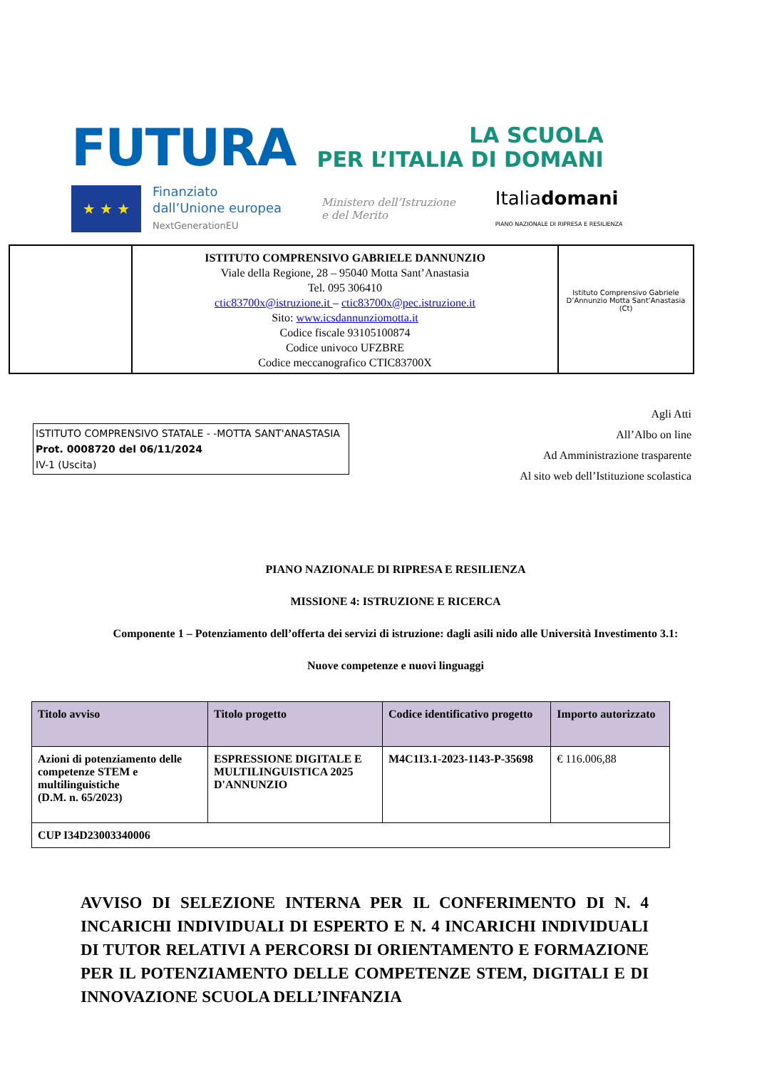FUTURA
LA SCUOLA
PER L’ITALIA DI DOMANI
★ ★ ★
Finanziato
dall’Unione europea
NextGenerationEU
Ministero dell’Istruzione
e del Merito
Italiadomani
PIANO NAZIONALE DI RIPRESA E RESILIENZA
ISTITUTO COMPRENSIVO GABRIELE DANNUNZIO
Viale della Regione, 28 – 95040 Motta Sant’Anastasia
Tel. 095 306410
ctic83700x@istruzione.it – ctic83700x@pec.istruzione.it
Sito: www.icsdannunziomotta.it
Codice fiscale 93105100874
Codice univoco UFZBRE
Codice meccanografico CTIC83700X
Istituto Comprensivo Gabriele D’Annunzio Motta Sant’Anastasia (Ct)
ISTITUTO COMPRENSIVO STATALE - -MOTTA SANT'ANASTASIA
Prot. 0008720 del 06/11/2024
IV-1 (Uscita)
Agli Atti
All’Albo on line
Ad Amministrazione trasparente
Al sito web dell’Istituzione scolastica
PIANO NAZIONALE DI RIPRESA E RESILIENZA
MISSIONE 4: ISTRUZIONE E RICERCA
Componente 1 – Potenziamento dell’offerta dei servizi di istruzione: dagli asili nido alle Università Investimento 3.1:
Nuove competenze e nuovi linguaggi
| Titolo avviso | Titolo progetto | Codice identificativo progetto | Importo autorizzato |
| --- | --- | --- | --- |
| Azioni di potenziamento delle competenze STEM e multilinguistiche (D.M. n. 65/2023) | ESPRESSIONE DIGITALE E MULTILINGUISTICA 2025 D'ANNUNZIO | M4C1I3.1-2023-1143-P-35698 | € 116.006,88 |
| CUP I34D23003340006 | | | |
AVVISO DI SELEZIONE INTERNA PER IL CONFERIMENTO DI N. 4 INCARICHI INDIVIDUALI DI ESPERTO E N. 4 INCARICHI INDIVIDUALI DI TUTOR RELATIVI A PERCORSI DI ORIENTAMENTO E FORMAZIONE PER IL POTENZIAMENTO DELLE COMPETENZE STEM, DIGITALI E DI INNOVAZIONE SCUOLA DELL’INFANZIA